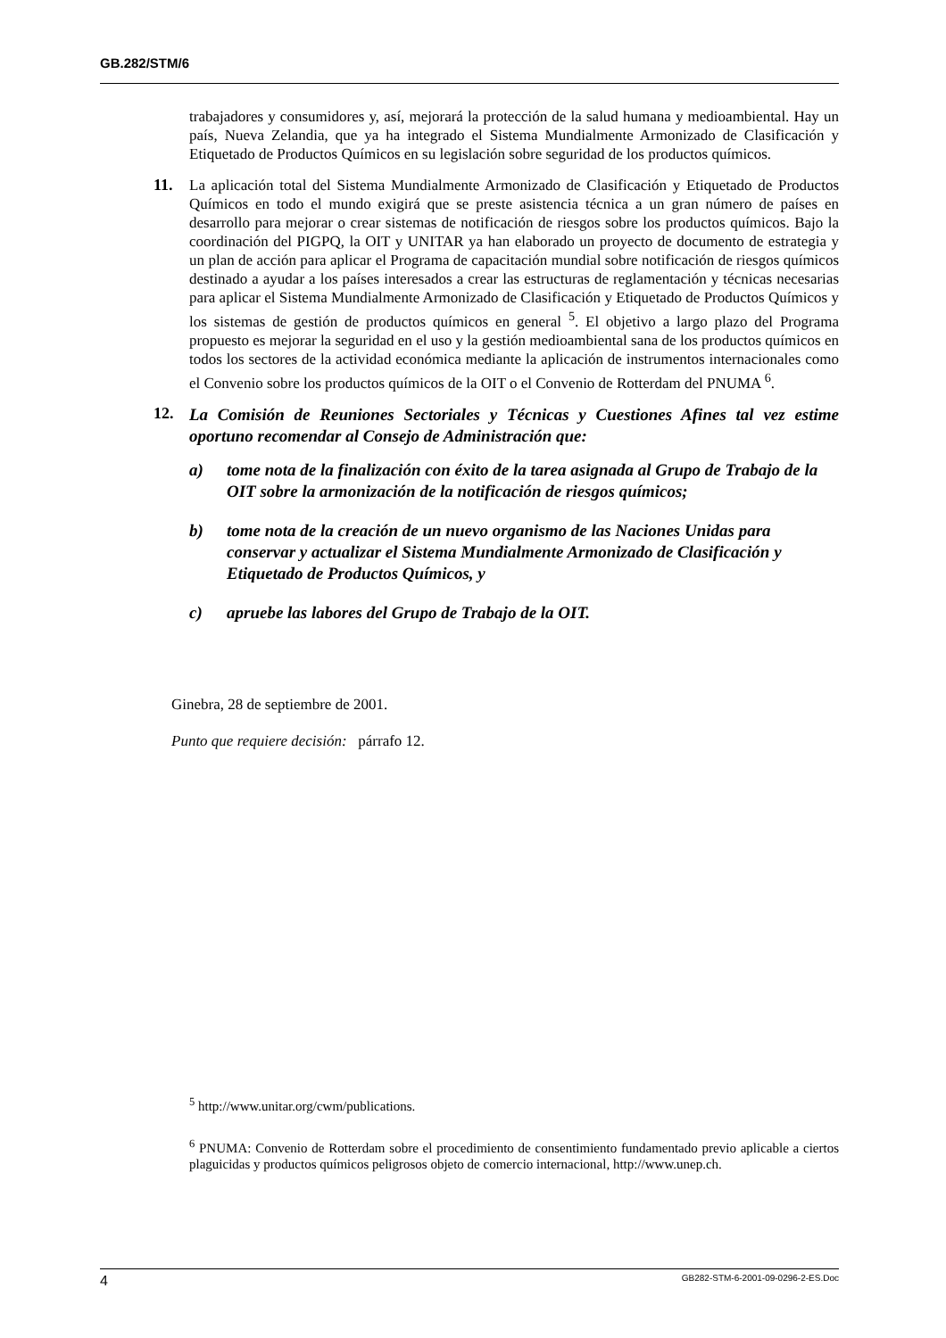GB.282/STM/6
trabajadores y consumidores y, así, mejorará la protección de la salud humana y medioambiental. Hay un país, Nueva Zelandia, que ya ha integrado el Sistema Mundialmente Armonizado de Clasificación y Etiquetado de Productos Químicos en su legislación sobre seguridad de los productos químicos.
11. La aplicación total del Sistema Mundialmente Armonizado de Clasificación y Etiquetado de Productos Químicos en todo el mundo exigirá que se preste asistencia técnica a un gran número de países en desarrollo para mejorar o crear sistemas de notificación de riesgos sobre los productos químicos. Bajo la coordinación del PIGPQ, la OIT y UNITAR ya han elaborado un proyecto de documento de estrategia y un plan de acción para aplicar el Programa de capacitación mundial sobre notificación de riesgos químicos destinado a ayudar a los países interesados a crear las estructuras de reglamentación y técnicas necesarias para aplicar el Sistema Mundialmente Armonizado de Clasificación y Etiquetado de Productos Químicos y los sistemas de gestión de productos químicos en general <sup>5</sup>. El objetivo a largo plazo del Programa propuesto es mejorar la seguridad en el uso y la gestión medioambiental sana de los productos químicos en todos los sectores de la actividad económica mediante la aplicación de instrumentos internacionales como el Convenio sobre los productos químicos de la OIT o el Convenio de Rotterdam del PNUMA <sup>6</sup>.
12.
La Comisión de Reuniones Sectoriales y Técnicas y Cuestiones Afines tal vez estime oportuno recomendar al Consejo de Administración que:
a) tome nota de la finalización con éxito de la tarea asignada al Grupo de Trabajo de la OIT sobre la armonización de la notificación de riesgos químicos;
b) tome nota de la creación de un nuevo organismo de las Naciones Unidas para conservar y actualizar el Sistema Mundialmente Armonizado de Clasificación y Etiquetado de Productos Químicos, y
c) apruebe las labores del Grupo de Trabajo de la OIT.
Ginebra, 28 de septiembre de 2001.
Punto que requiere decisión: párrafo 12.
<sup>5</sup> http://www.unitar.org/cwm/publications.
<sup>6</sup> PNUMA: Convenio de Rotterdam sobre el procedimiento de consentimiento fundamentado previo aplicable a ciertos plaguicidas y productos químicos peligrosos objeto de comercio internacional, http://www.unep.ch.
4 GB282-STM-6-2001-09-0296-2-ES.Doc